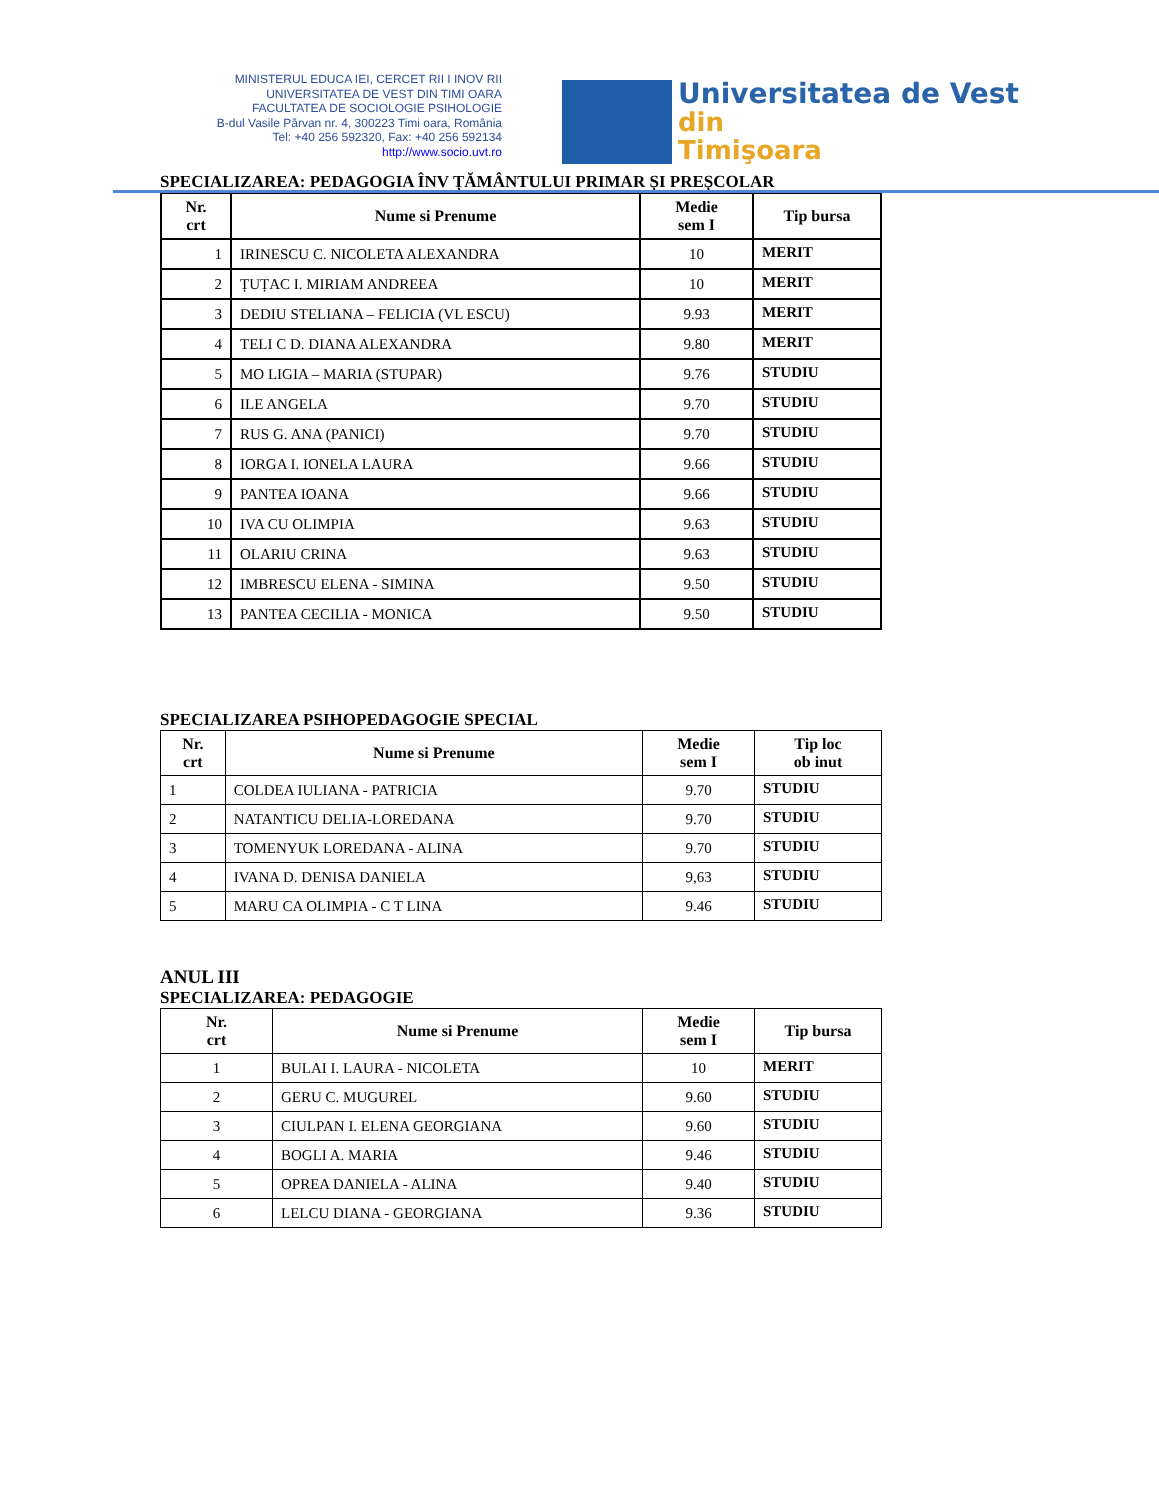MINISTERUL EDUCA IEI, CERCET RII I INOV RII
UNIVERSITATEA DE VEST DIN TIMI OARA
FACULTATEA DE SOCIOLOGIE PSIHOLOGIE
B-dul Vasile Pârvan nr. 4, 300223 Timi oara, România
Tel: +40 256 592320, Fax: +40 256 592134
http://www.socio.uvt.ro
Universitatea de Vest
din Timişoara
SPECIALIZAREA: PEDAGOGIA ÎNV ȚĂMÂNTULUI PRIMAR ȘI PREȘCOLAR
| Nr. crt | Nume si Prenume | Medie sem I | Tip bursa |
| --- | --- | --- | --- |
| 1 | IRINESCU C. NICOLETA ALEXANDRA | 10 | MERIT |
| 2 | ȚUȚAC I. MIRIAM ANDREEA | 10 | MERIT |
| 3 | DEDIU STELIANA – FELICIA (VL ESCU) | 9.93 | MERIT |
| 4 | TELI C D. DIANA ALEXANDRA | 9.80 | MERIT |
| 5 | MO LIGIA – MARIA (STUPAR) | 9.76 | STUDIU |
| 6 | ILE ANGELA | 9.70 | STUDIU |
| 7 | RUS G. ANA (PANICI) | 9.70 | STUDIU |
| 8 | IORGA I. IONELA LAURA | 9.66 | STUDIU |
| 9 | PANTEA IOANA | 9.66 | STUDIU |
| 10 | IVA CU OLIMPIA | 9.63 | STUDIU |
| 11 | OLARIU CRINA | 9.63 | STUDIU |
| 12 | IMBRESCU ELENA - SIMINA | 9.50 | STUDIU |
| 13 | PANTEA CECILIA - MONICA | 9.50 | STUDIU |
SPECIALIZAREA PSIHOPEDAGOGIE SPECIAL
| Nr. crt | Nume si Prenume | Medie sem I | Tip loc ob inut |
| --- | --- | --- | --- |
| 1 | COLDEA IULIANA - PATRICIA | 9.70 | STUDIU |
| 2 | NATANTICU DELIA-LOREDANA | 9.70 | STUDIU |
| 3 | TOMENYUK LOREDANA - ALINA | 9.70 | STUDIU |
| 4 | IVANA D. DENISA DANIELA | 9,63 | STUDIU |
| 5 | MARU CA OLIMPIA - C T LINA | 9.46 | STUDIU |
ANUL III
SPECIALIZAREA: PEDAGOGIE
| Nr. crt | Nume si Prenume | Medie sem I | Tip bursa |
| --- | --- | --- | --- |
| 1 | BULAI I. LAURA - NICOLETA | 10 | MERIT |
| 2 | GERU C. MUGUREL | 9.60 | STUDIU |
| 3 | CIULPAN I. ELENA GEORGIANA | 9.60 | STUDIU |
| 4 | BOGLI A. MARIA | 9.46 | STUDIU |
| 5 | OPREA DANIELA - ALINA | 9.40 | STUDIU |
| 6 | LELCU DIANA - GEORGIANA | 9.36 | STUDIU |